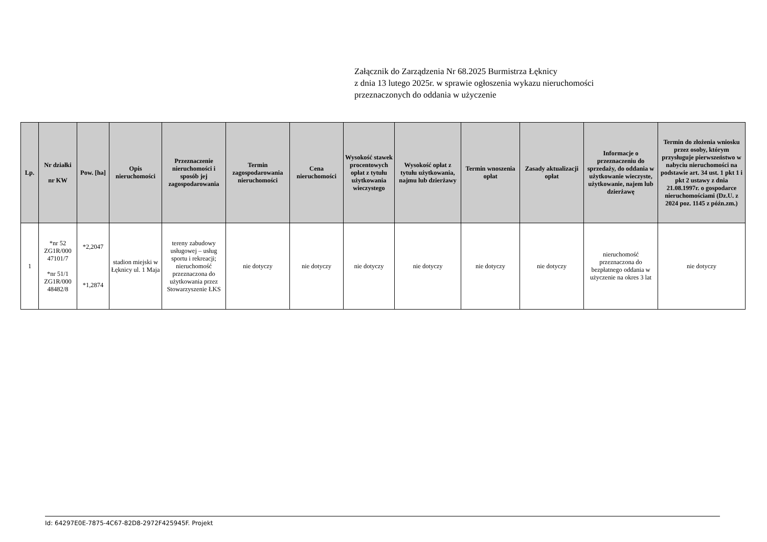Załącznik do Zarządzenia Nr 68.2025 Burmistrza Łęknicy
z dnia 13 lutego 2025r. w sprawie ogłoszenia wykazu nieruchomości
przeznaczonych do oddania w użyczenie
| Lp. | Nr działki nr KW | Pow. [ha] | Opis nieruchomości | Przeznaczenie nieruchomości i sposób jej zagospodarowania | Termin zagospodarowania nieruchomości | Cena nieruchomości | Wysokość stawek procentowych opłat z tytułu użytkowania wieczystego | Wysokość opłat z tytułu użytkowania, najmu lub dzierżawy | Termin wnoszenia opłat | Zasady aktualizacji opłat | Informacje o przeznaczeniu do sprzedaży, do oddania w użytkowanie wieczyste, użytkowanie, najem lub dzierżawę | Termin do złożenia wniosku przez osoby, którym przysługuje pierwszeństwo w nabyciu nieruchomości na podstawie art. 34 ust. 1 pkt 1 i pkt 2 ustawy z dnia 21.08.1997r. o gospodarce nieruchomościami (Dz.U. z 2024 poz. 1145 z późn.zm.) |
| --- | --- | --- | --- | --- | --- | --- | --- | --- | --- | --- | --- | --- |
| 1 | *nr 52 ZG1R/000 47101/7 *nr 51/1 ZG1R/000 48482/8 | *2,2047 *1,2874 | stadion miejski w Łęknicy ul. 1 Maja | tereny zabudowy usługowej – usług sportu i rekreacji; nieruchomość przeznaczona do użytkowania przez Stowarzyszenie ŁKS | nie dotyczy | nie dotyczy | nie dotyczy | nie dotyczy | nie dotyczy | nie dotyczy | nieruchomość przeznaczona do bezpłatnego oddania w użyczenie na okres 3 lat | nie dotyczy |
Id: 64297E0E-7875-4C67-82D8-2972F425945F. Projekt